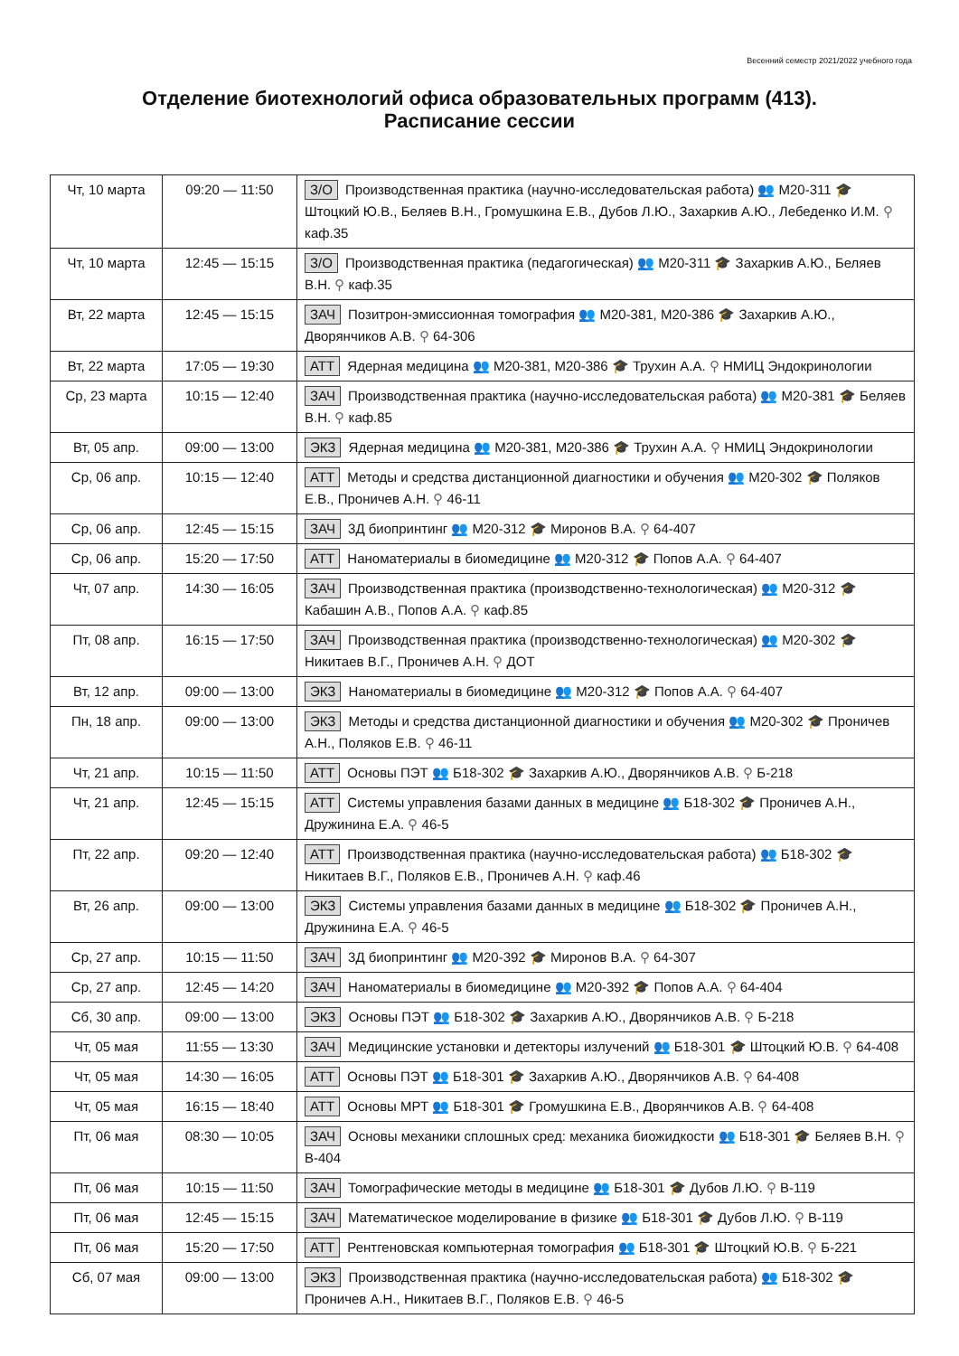Весенний семестр 2021/2022 учебного года
Отделение биотехнологий офиса образовательных программ (413).
Расписание сессии
| Чт, 10 марта | 09:20 — 11:50 | З/О Производственная практика (научно-исследовательская работа) 👥 М20-311 🎓 Штоцкий Ю.В., Беляев В.Н., Громушкина Е.В., Дубов Л.Ю., Захаркив А.Ю., Лебеденко И.М. ⚲ каф.35 |
| Чт, 10 марта | 12:45 — 15:15 | З/О Производственная практика (педагогическая) 👥 М20-311 🎓 Захаркив А.Ю., Беляев В.Н. ⚲ каф.35 |
| Вт, 22 марта | 12:45 — 15:15 | ЗАЧ Позитрон-эмиссионная томография 👥 М20-381, М20-386 🎓 Захаркив А.Ю., Дворянчиков А.В. ⚲ 64-306 |
| Вт, 22 марта | 17:05 — 19:30 | АТТ Ядерная медицина 👥 М20-381, М20-386 🎓 Трухин А.А. ⚲ НМИЦ Эндокринологии |
| Ср, 23 марта | 10:15 — 12:40 | ЗАЧ Производственная практика (научно-исследовательская работа) 👥 М20-381 🎓 Беляев В.Н. ⚲ каф.85 |
| Вт, 05 апр. | 09:00 — 13:00 | ЭКЗ Ядерная медицина 👥 М20-381, М20-386 🎓 Трухин А.А. ⚲ НМИЦ Эндокринологии |
| Ср, 06 апр. | 10:15 — 12:40 | АТТ Методы и средства дистанционной диагностики и обучения 👥 М20-302 🎓 Поляков Е.В., Проничев А.Н. ⚲ 46-11 |
| Ср, 06 апр. | 12:45 — 15:15 | ЗАЧ 3Д биопринтинг 👥 М20-312 🎓 Миронов В.А. ⚲ 64-407 |
| Ср, 06 апр. | 15:20 — 17:50 | АТТ Наноматериалы в биомедицине 👥 М20-312 🎓 Попов А.А. ⚲ 64-407 |
| Чт, 07 апр. | 14:30 — 16:05 | ЗАЧ Производственная практика (производственно-технологическая) 👥 М20-312 🎓 Кабашин А.В., Попов А.А. ⚲ каф.85 |
| Пт, 08 апр. | 16:15 — 17:50 | ЗАЧ Производственная практика (производственно-технологическая) 👥 М20-302 🎓 Никитаев В.Г., Проничев А.Н. ⚲ ДОТ |
| Вт, 12 апр. | 09:00 — 13:00 | ЭКЗ Наноматериалы в биомедицине 👥 М20-312 🎓 Попов А.А. ⚲ 64-407 |
| Пн, 18 апр. | 09:00 — 13:00 | ЭКЗ Методы и средства дистанционной диагностики и обучения 👥 М20-302 🎓 Проничев А.Н., Поляков Е.В. ⚲ 46-11 |
| Чт, 21 апр. | 10:15 — 11:50 | АТТ Основы ПЭТ 👥 Б18-302 🎓 Захаркив А.Ю., Дворянчиков А.В. ⚲ Б-218 |
| Чт, 21 апр. | 12:45 — 15:15 | АТТ Системы управления базами данных в медицине 👥 Б18-302 🎓 Проничев А.Н., Дружинина Е.А. ⚲ 46-5 |
| Пт, 22 апр. | 09:20 — 12:40 | АТТ Производственная практика (научно-исследовательская работа) 👥 Б18-302 🎓 Никитаев В.Г., Поляков Е.В., Проничев А.Н. ⚲ каф.46 |
| Вт, 26 апр. | 09:00 — 13:00 | ЭКЗ Системы управления базами данных в медицине 👥 Б18-302 🎓 Проничев А.Н., Дружинина Е.А. ⚲ 46-5 |
| Ср, 27 апр. | 10:15 — 11:50 | ЗАЧ 3Д биопринтинг 👥 М20-392 🎓 Миронов В.А. ⚲ 64-307 |
| Ср, 27 апр. | 12:45 — 14:20 | ЗАЧ Наноматериалы в биомедицине 👥 М20-392 🎓 Попов А.А. ⚲ 64-404 |
| Сб, 30 апр. | 09:00 — 13:00 | ЭКЗ Основы ПЭТ 👥 Б18-302 🎓 Захаркив А.Ю., Дворянчиков А.В. ⚲ Б-218 |
| Чт, 05 мая | 11:55 — 13:30 | ЗАЧ Медицинские установки и детекторы излучений 👥 Б18-301 🎓 Штоцкий Ю.В. ⚲ 64-408 |
| Чт, 05 мая | 14:30 — 16:05 | АТТ Основы ПЭТ 👥 Б18-301 🎓 Захаркив А.Ю., Дворянчиков А.В. ⚲ 64-408 |
| Чт, 05 мая | 16:15 — 18:40 | АТТ Основы МРТ 👥 Б18-301 🎓 Громушкина Е.В., Дворянчиков А.В. ⚲ 64-408 |
| Пт, 06 мая | 08:30 — 10:05 | ЗАЧ Основы механики сплошных сред: механика биожидкости 👥 Б18-301 🎓 Беляев В.Н. ⚲ В-404 |
| Пт, 06 мая | 10:15 — 11:50 | ЗАЧ Томографические методы в медицине 👥 Б18-301 🎓 Дубов Л.Ю. ⚲ В-119 |
| Пт, 06 мая | 12:45 — 15:15 | ЗАЧ Математическое моделирование в физике 👥 Б18-301 🎓 Дубов Л.Ю. ⚲ В-119 |
| Пт, 06 мая | 15:20 — 17:50 | АТТ Рентгеновская компьютерная томография 👥 Б18-301 🎓 Штоцкий Ю.В. ⚲ Б-221 |
| Сб, 07 мая | 09:00 — 13:00 | ЭКЗ Производственная практика (научно-исследовательская работа) 👥 Б18-302 🎓 Проничев А.Н., Никитаев В.Г., Поляков Е.В. ⚲ 46-5 |